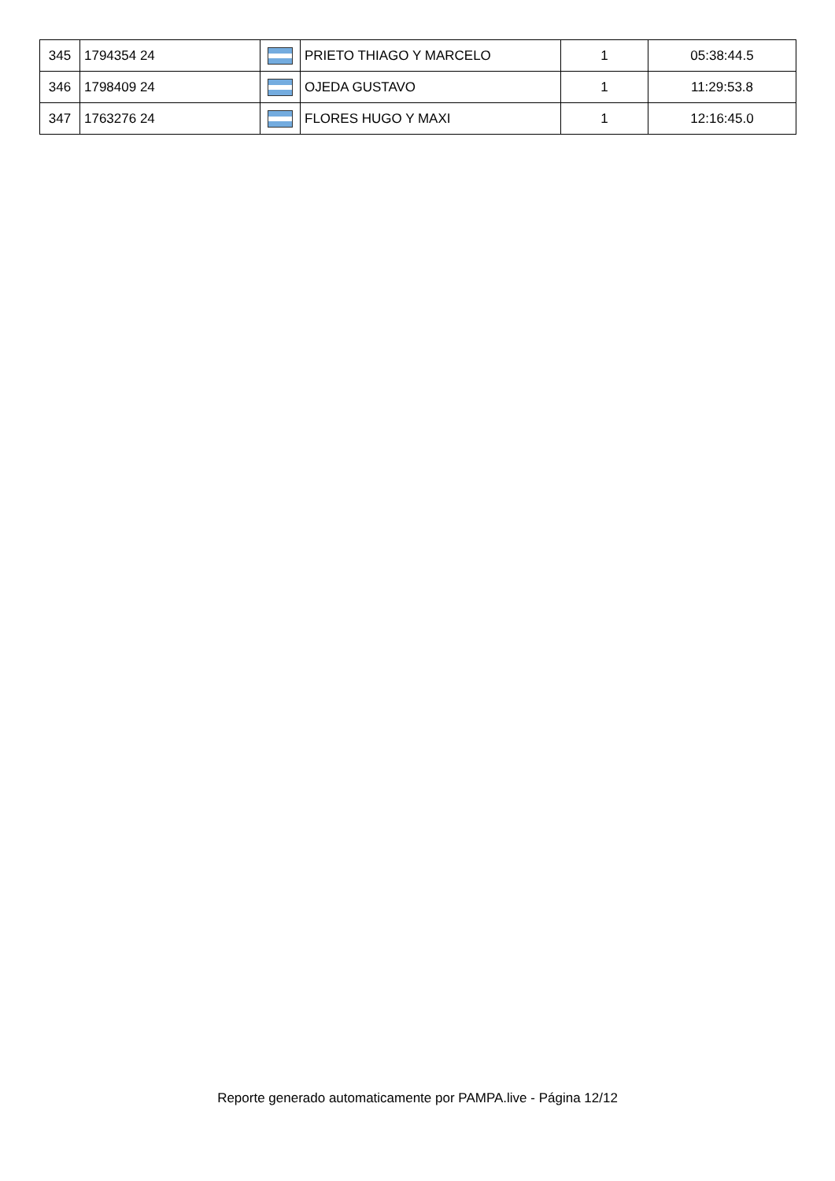| 345 | 1794354 24 | | PRIETO THIAGO Y MARCELO | 1 | 05:38:44.5 |
| 346 | 1798409 24 | | OJEDA GUSTAVO | 1 | 11:29:53.8 |
| 347 | 1763276 24 | | FLORES HUGO Y MAXI | 1 | 12:16:45.0 |
Reporte generado automaticamente por PAMPA.live - Página 12/12